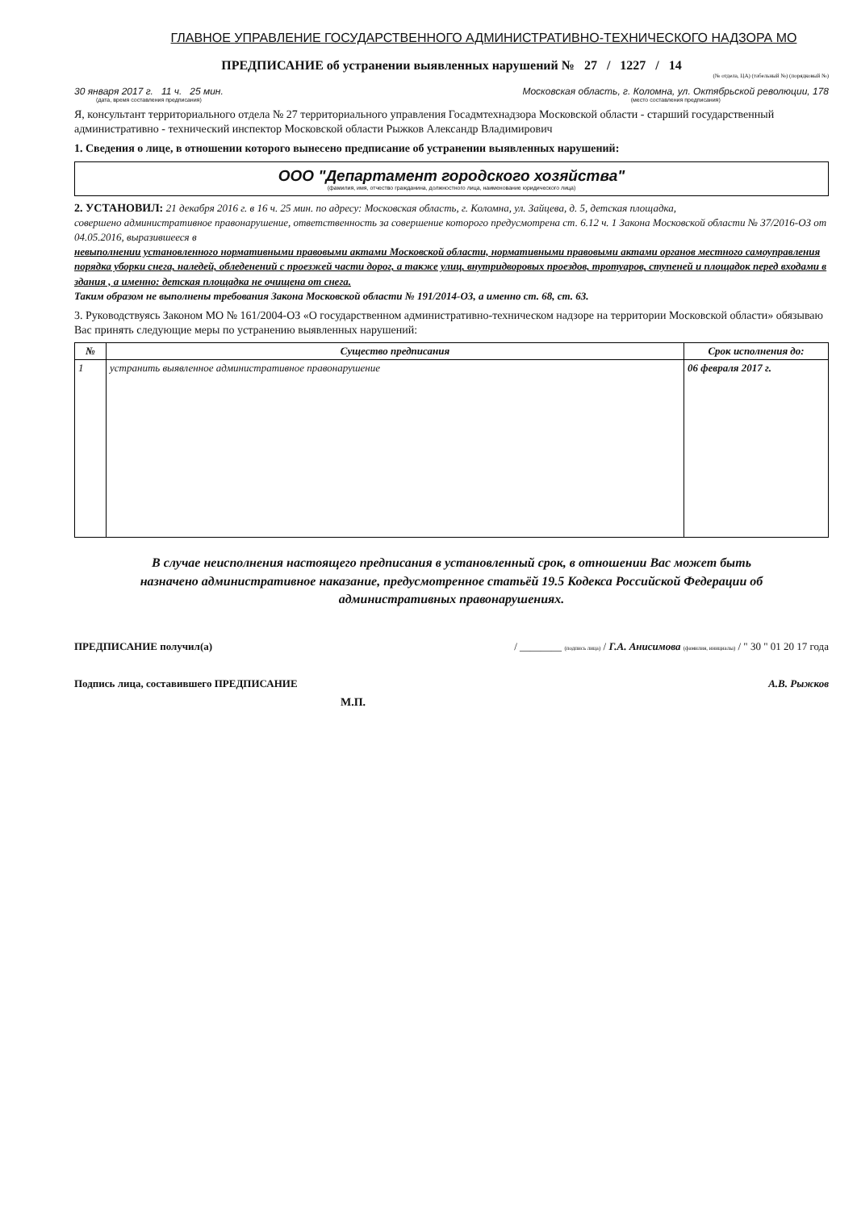ГЛАВНОЕ УПРАВЛЕНИЕ ГОСУДАРСТВЕННОГО АДМИНИСТРАТИВНО-ТЕХНИЧЕСКОГО НАДЗОРА МО
ПРЕДПИСАНИЕ об устранении выявленных нарушений № 27 / 1227 / 14
(№ отдела, ЦА) (табельный №) (порядковый №)
30 января 2017 г. 11 ч. 25 мин.
(дата, время составления предписания)
Московская область, г. Коломна, ул. Октябрьской революции, 178
(место составления предписания)
Я, консультант территориального отдела № 27 территориального управления Госадмтехнадзора Московской области - старший государственный административно - технический инспектор Московской области Рыжков Александр Владимирович
1. Сведения о лице, в отношении которого вынесено предписание об устранении выявленных нарушений:
ООО "Департамент городского хозяйства"
(фамилия, имя, отчество гражданина, должностного лица, наименование юридического лица)
2. УСТАНОВИЛ: 21 декабря 2016 г. в 16 ч. 25 мин. по адресу: Московская область, г. Коломна, ул. Зайцева, д. 5, детская площадка,
совершено административное правонарушение, ответственность за совершение которого предусмотрена ст. 6.12 ч. 1 Закона Московской области № 37/2016-ОЗ от 04.05.2016, выразившееся в
невыполнении установленного нормативными правовыми актами Московской области, нормативными правовыми актами органов местного самоуправления порядка уборки снега, наледей, обледенений с проезжей части дорог, а также улиц, внутридворовых проездов, тротуаров, ступеней и площадок перед входами в здания , а именно: детская площадка не очищена от снега.
Таким образом не выполнены требования Закона Московской области № 191/2014-ОЗ, а именно ст. 68, ст. 63.
3. Руководствуясь Законом МО № 161/2004-ОЗ «О государственном административно-техническом надзоре на территории Московской области» обязываю Вас принять следующие меры по устранению выявленных нарушений:
| № | Существо предписания | Срок исполнения до: |
| --- | --- | --- |
| 1 | устранить выявленное административное правонарушение | 06 февраля 2017 г. |
В случае неисполнения настоящего предписания в установленный срок, в отношении Вас может быть назначено административное наказание, предусмотренное статьёй 19.5 Кодекса Российской Федерации об административных правонарушениях.
ПРЕДПИСАНИЕ получил(а) / ________ (подпись лица) / Г.А. Анисимова (фамилия, инициалы) / " 30 " 01 20 17 года
Подпись лица, составившего ПРЕДПИСАНИЕ А.В. Рыжков
М.П.